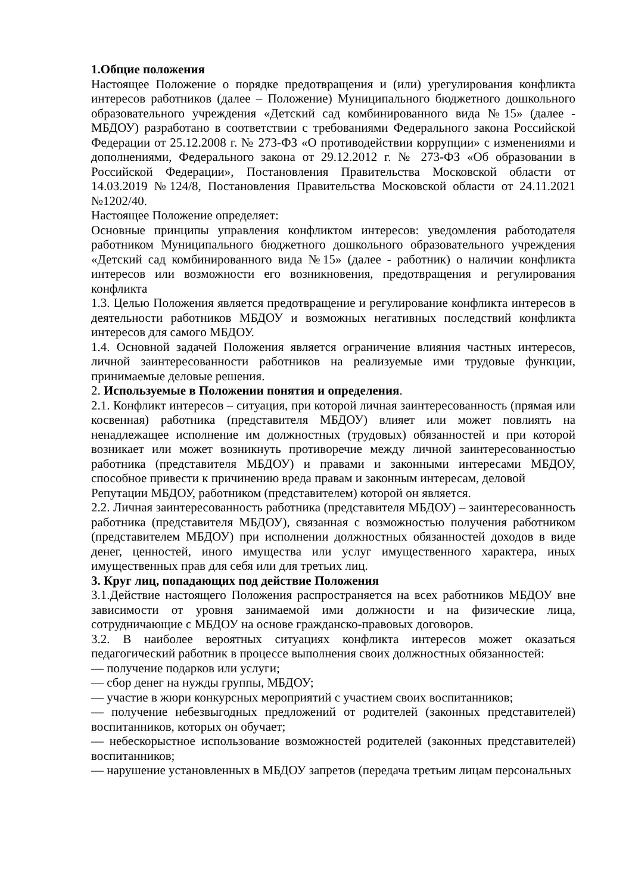1.Общие положения
Настоящее Положение о порядке предотвращения и (или) урегулирования конфликта интересов работников (далее – Положение) Муниципального бюджетного дошкольного образовательного учреждения «Детский сад комбинированного вида №15» (далее - МБДОУ) разработано в соответствии с требованиями Федерального закона Российской Федерации от 25.12.2008 г. № 273-ФЗ «О противодействии коррупции» с изменениями и дополнениями, Федерального закона от 29.12.2012 г. № 273-ФЗ «Об образовании в Российской Федерации», Постановления Правительства Московской области от 14.03.2019 №124/8, Постановления Правительства Московской области от 24.11.2021 №1202/40.
Настоящее Положение определяет:
Основные принципы управления конфликтом интересов: уведомления работодателя работником Муниципального бюджетного дошкольного образовательного учреждения «Детский сад комбинированного вида №15» (далее - работник) о наличии конфликта интересов или возможности его возникновения, предотвращения и регулирования конфликта
1.3. Целью Положения является предотвращение и регулирование конфликта интересов в деятельности работников МБДОУ и возможных негативных последствий конфликта интересов для самого МБДОУ.
1.4. Основной задачей Положения является ограничение влияния частных интересов, личной заинтересованности работников на реализуемые ими трудовые функции, принимаемые деловые решения.
2. Используемые в Положении понятия и определения.
2.1. Конфликт интересов – ситуация, при которой личная заинтересованность (прямая или косвенная) работника (представителя МБДОУ) влияет или может повлиять на ненадлежащее исполнение им должностных (трудовых) обязанностей и при которой возникает или может возникнуть противоречие между личной заинтересованностью работника (представителя МБДОУ) и правами и законными интересами МБДОУ, способное привести к причинению вреда правам и законным интересам, деловой
Репутации МБДОУ, работником (представителем) которой он является.
2.2. Личная заинтересованность работника (представителя МБДОУ) – заинтересованность работника (представителя МБДОУ), связанная с возможностью получения работником (представителем МБДОУ) при исполнении должностных обязанностей доходов в виде денег, ценностей, иного имущества или услуг имущественного характера, иных имущественных прав для себя или для третьих лиц.
3. Круг лиц, попадающих под действие Положения
3.1.Действие настоящего Положения распространяется на всех работников МБДОУ вне зависимости от уровня занимаемой ими должности и на физические лица, сотрудничающие с МБДОУ на основе гражданско-правовых договоров.
3.2. В наиболее вероятных ситуациях конфликта интересов может оказаться педагогический работник в процессе выполнения своих должностных обязанностей:
— получение подарков или услуги;
— сбор денег на нужды группы, МБДОУ;
— участие в жюри конкурсных мероприятий с участием своих воспитанников;
— получение небезвыгодных предложений от родителей (законных представителей) воспитанников, которых он обучает;
— небескорыстное использование возможностей родителей (законных представителей) воспитанников;
— нарушение установленных в МБДОУ запретов (передача третьим лицам персональных